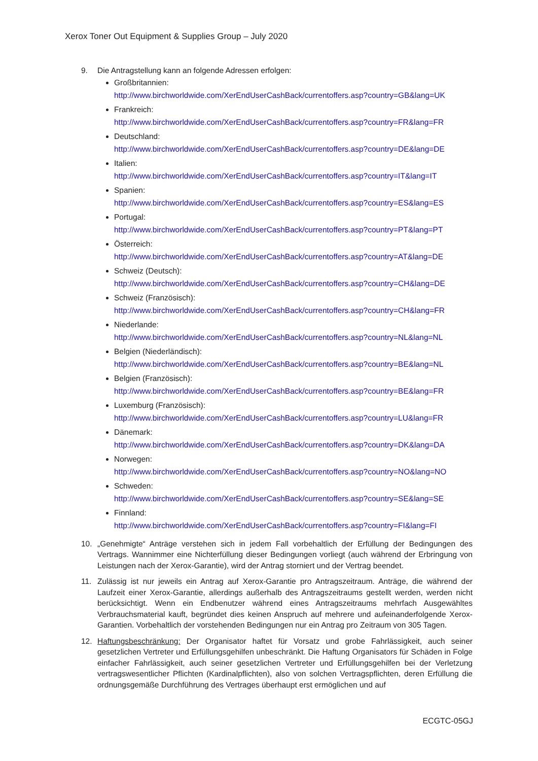Xerox Toner Out Equipment & Supplies Group – July 2020
9. Die Antragstellung kann an folgende Adressen erfolgen:
Großbritannien:
http://www.birchworldwide.com/XerEndUserCashBack/currentoffers.asp?country=GB&lang=UK
Frankreich:
http://www.birchworldwide.com/XerEndUserCashBack/currentoffers.asp?country=FR&lang=FR
Deutschland:
http://www.birchworldwide.com/XerEndUserCashBack/currentoffers.asp?country=DE&lang=DE
Italien:
http://www.birchworldwide.com/XerEndUserCashBack/currentoffers.asp?country=IT&lang=IT
Spanien:
http://www.birchworldwide.com/XerEndUserCashBack/currentoffers.asp?country=ES&lang=ES
Portugal:
http://www.birchworldwide.com/XerEndUserCashBack/currentoffers.asp?country=PT&lang=PT
Österreich:
http://www.birchworldwide.com/XerEndUserCashBack/currentoffers.asp?country=AT&lang=DE
Schweiz (Deutsch):
http://www.birchworldwide.com/XerEndUserCashBack/currentoffers.asp?country=CH&lang=DE
Schweiz (Französisch):
http://www.birchworldwide.com/XerEndUserCashBack/currentoffers.asp?country=CH&lang=FR
Niederlande:
http://www.birchworldwide.com/XerEndUserCashBack/currentoffers.asp?country=NL&lang=NL
Belgien (Niederländisch):
http://www.birchworldwide.com/XerEndUserCashBack/currentoffers.asp?country=BE&lang=NL
Belgien (Französisch):
http://www.birchworldwide.com/XerEndUserCashBack/currentoffers.asp?country=BE&lang=FR
Luxemburg (Französisch):
http://www.birchworldwide.com/XerEndUserCashBack/currentoffers.asp?country=LU&lang=FR
Dänemark:
http://www.birchworldwide.com/XerEndUserCashBack/currentoffers.asp?country=DK&lang=DA
Norwegen:
http://www.birchworldwide.com/XerEndUserCashBack/currentoffers.asp?country=NO&lang=NO
Schweden:
http://www.birchworldwide.com/XerEndUserCashBack/currentoffers.asp?country=SE&lang=SE
Finnland:
http://www.birchworldwide.com/XerEndUserCashBack/currentoffers.asp?country=FI&lang=FI
10. „Genehmigte“ Anträge verstehen sich in jedem Fall vorbehaltlich der Erfüllung der Bedingungen des Vertrags. Wannimmer eine Nichterfüllung dieser Bedingungen vorliegt (auch während der Erbringung von Leistungen nach der Xerox-Garantie), wird der Antrag storniert und der Vertrag beendet.
11. Zulässig ist nur jeweils ein Antrag auf Xerox-Garantie pro Antragszeitraum. Anträge, die während der Laufzeit einer Xerox-Garantie, allerdings außerhalb des Antragszeitraums gestellt werden, werden nicht berücksichtigt. Wenn ein Endbenutzer während eines Antragszeitraums mehrfach Ausgewähltes Verbrauchsmaterial kauft, begründet dies keinen Anspruch auf mehrere und aufeinanderfolgende Xerox-Garantien. Vorbehaltlich der vorstehenden Bedingungen nur ein Antrag pro Zeitraum von 305 Tagen.
12. Haftungsbeschränkung: Der Organisator haftet für Vorsatz und grobe Fahrlässigkeit, auch seiner gesetzlichen Vertreter und Erfüllungsgehilfen unbeschränkt. Die Haftung Organisators für Schäden in Folge einfacher Fahrlässigkeit, auch seiner gesetzlichen Vertreter und Erfüllungsgehilfen bei der Verletzung vertragswesentlicher Pflichten (Kardinalpflichten), also von solchen Vertragspflichten, deren Erfüllung die ordnungsgemäße Durchführung des Vertrages überhaupt erst ermöglichen und auf
ECGTC-05GJ